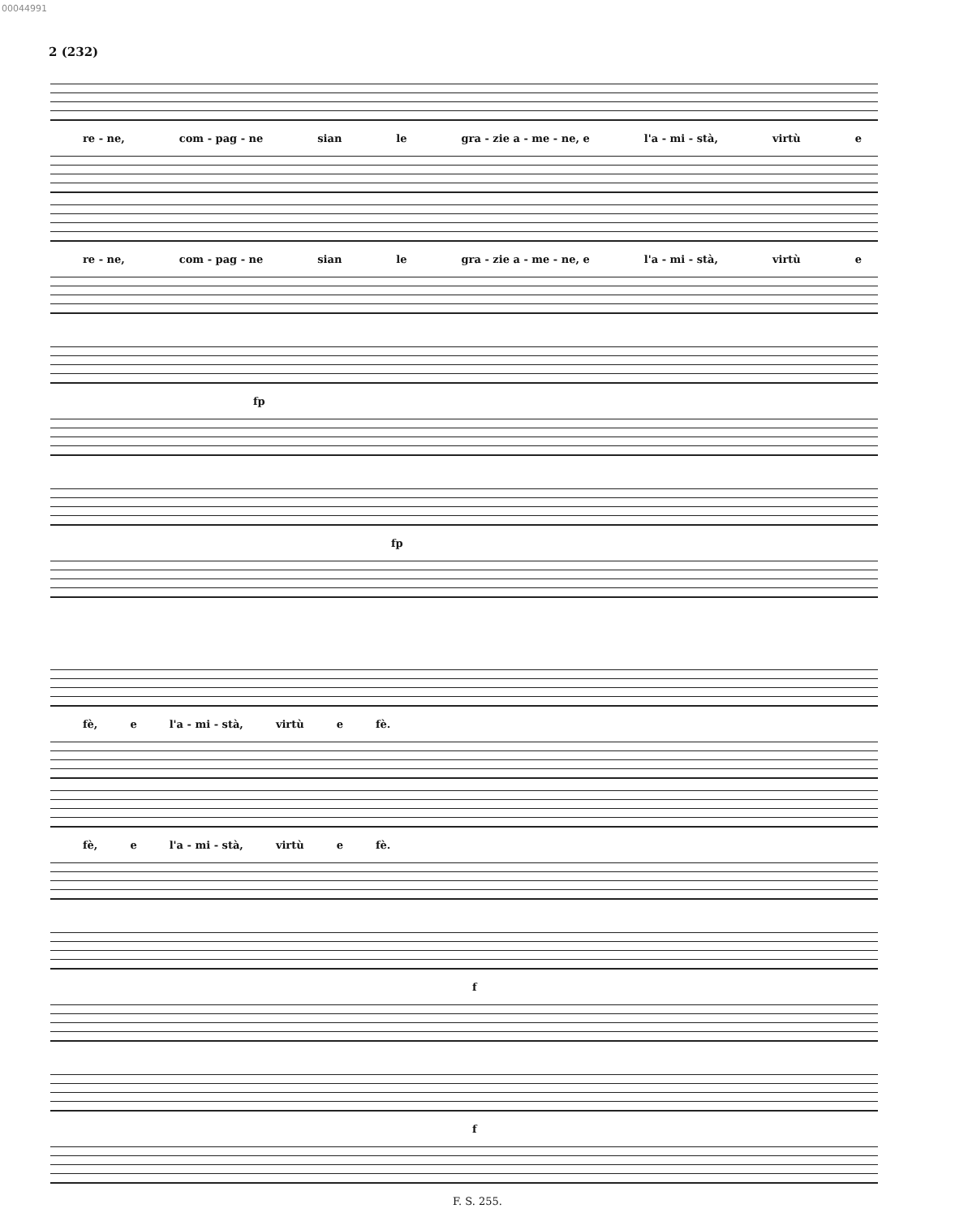00044991
2 (232)
re - ne, com - pag - ne sian le gra - zie a - me - ne, e l'a - mi - stà, virtù e
re - ne, com - pag - ne sian le gra - zie a - me - ne, e l'a - mi - stà, virtù e
fp
fp
fè, e l'a - mi - stà, virtù e fè.
fè, e l'a - mi - stà, virtù e fè.
f
f
F. S. 255.